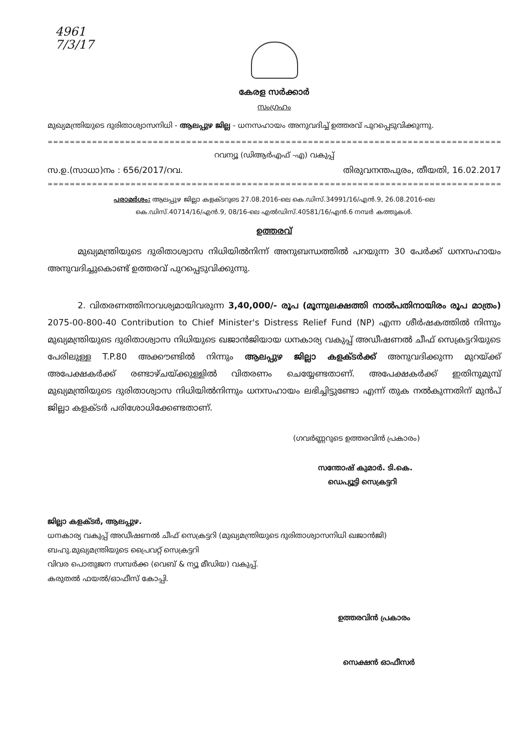4961
7/3/17
കേരള സർക്കാർ
സംഗ്രഹം
മുഖ്യമന്ത്രിയുടെ ദുരിതാശ്വാസനിധി - ആലപ്പുഴ ജില്ല - ധനസഹായം അനുവദിച്ച് ഉത്തരവ് പുറപ്പെടുവിക്കുന്നു.
==============================================================================================
റവന്യൂ (ഡിആർഎഫ് -എ) വകുപ്പ്
സ.ഉ.(സാധാ)നം : 656/2017/റവ. തിരുവനന്തപുരം, തീയതി, 16.02.2017
==============================================================================================
പരാമർശം: ആലപ്പുഴ ജില്ലാ കളക്ടറുടെ 27.08.2016-ലെ കെ.ഡിസ്.34991/16/എൻ.9, 26.08.2016-ലെ
കെ.ഡിസ്.40714/16/എൻ.9, 08/16-ലെ എൽഡിസ്.40581/16/എൻ.6 നമ്പർ കത്തുകൾ.
ഉത്തരവ്
മുഖ്യമന്ത്രിയുടെ ദുരിതാശ്വാസ നിധിയിൽനിന്ന് അനുബന്ധത്തിൽ പറയുന്ന 30 പേർക്ക് ധനസഹായം അനുവദിച്ചുകൊണ്ട് ഉത്തരവ് പുറപ്പെടുവിക്കുന്നു.
2. വിതരണത്തിനാവശ്യമായിവരുന്ന 3,40,000/- രൂപ (മൂന്നുലക്ഷത്തി നാൽപതിനായിരം രൂപ മാത്രം) 2075-00-800-40 Contribution to Chief Minister's Distress Relief Fund (NP) എന്ന ശീർഷകത്തിൽ നിന്നും മുഖ്യമന്ത്രിയുടെ ദുരിതാശ്വാസ നിധിയുടെ ഖജാൻജിയായ ധനകാര്യ വകുപ്പ് അഡീഷണൽ ചീഫ് സെക്രട്ടറിയുടെ പേരിലുള്ള T.P.80 അക്കൗണ്ടിൽ നിന്നും ആലപ്പുഴ ജില്ലാ കളക്ടർക്ക് അനുവദിക്കുന്ന മുറയ്ക്ക് അപേക്ഷകർക്ക് രണ്ടാഴ്ചയ്ക്കുള്ളിൽ വിതരണം ചെയ്യേണ്ടതാണ്. അപേക്ഷകർക്ക് ഇതിനുമുമ്പ് മുഖ്യമന്ത്രിയുടെ ദുരിതാശ്വാസ നിധിയിൽനിന്നും ധനസഹായം ലഭിച്ചിട്ടുണ്ടോ എന്ന് തുക നൽകുന്നതിന് മുൻപ് ജില്ലാ കളക്ടർ പരിശോധിക്കേണ്ടതാണ്.
(ഗവർണ്ണറുടെ ഉത്തരവിൻ പ്രകാരം)
സന്തോഷ് കുമാർ. ടി.കെ.
ഡെപ്യൂട്ടി സെക്രട്ടറി
ജില്ലാ കളക്ടർ, ആലപ്പുഴ.
ധനകാര്യ വകുപ്പ് അഡീഷണൽ ചീഫ് സെക്രട്ടറി (മുഖ്യമന്ത്രിയുടെ ദുരിതാശ്വാസനിധി ഖജാൻജി)
ബഹു.മുഖ്യമന്ത്രിയുടെ പ്രൈവറ്റ് സെക്രട്ടറി
വിവര പൊതുജന സമ്പർക്ക (വെബ് & ന്യൂ മീഡിയ) വകുപ്പ്.
കരുതൽ ഫയൽ/ഓഫീസ് കോപ്പി.
ഉത്തരവിൻ പ്രകാരം
സെക്ഷൻ ഓഫീസർ